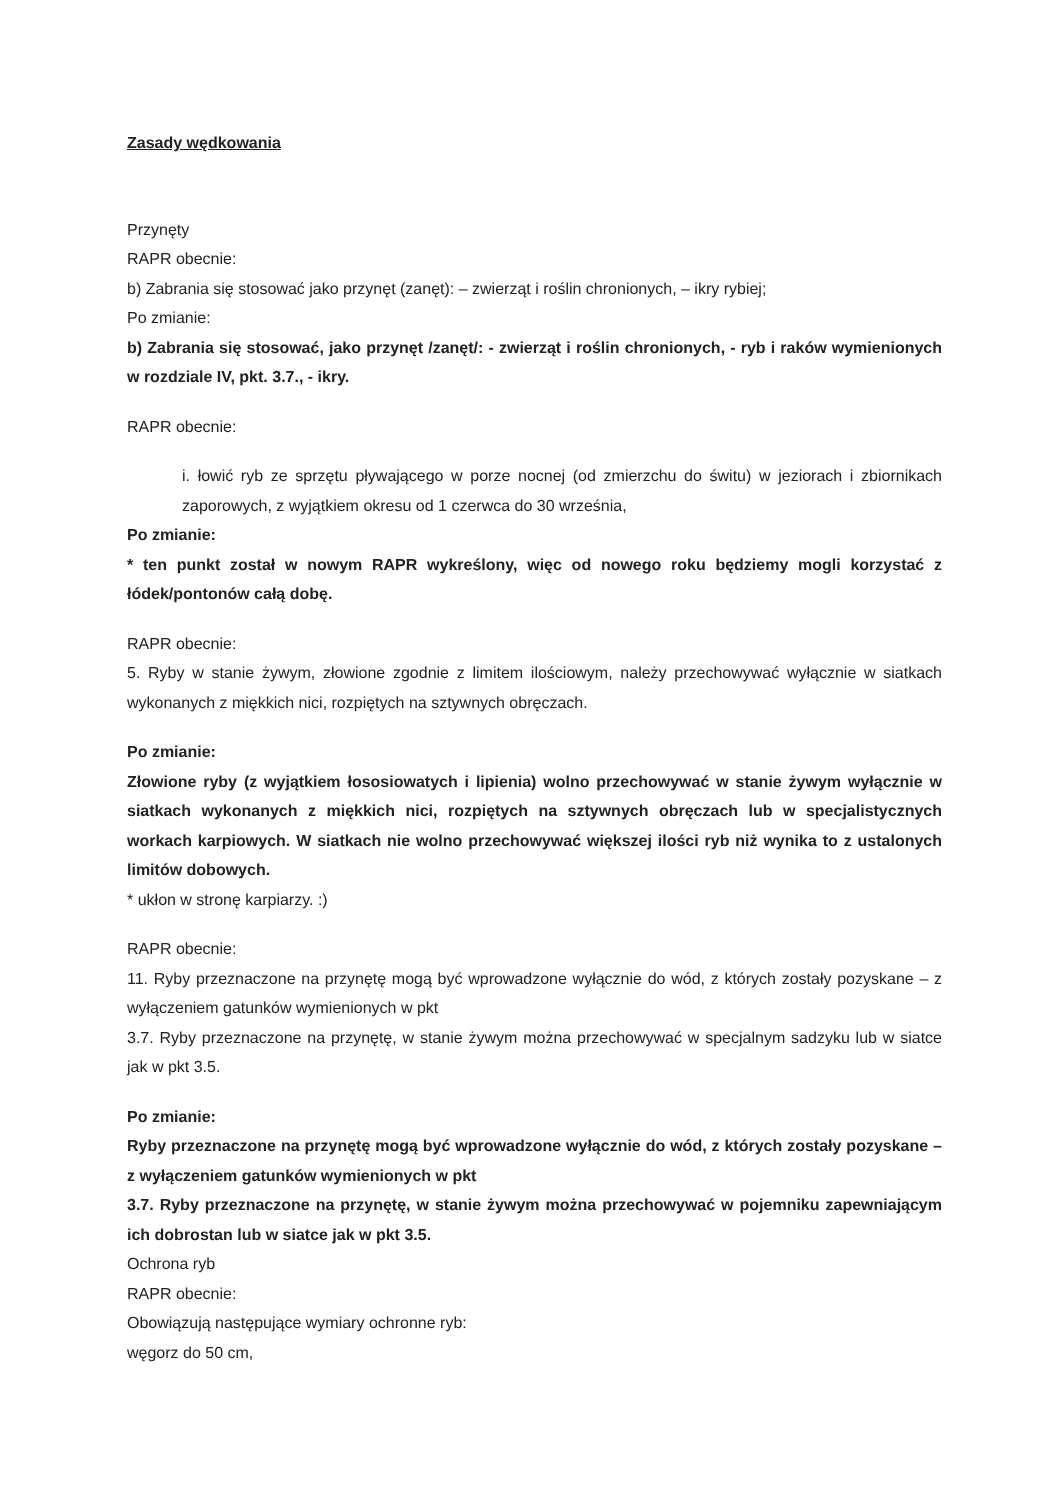Zasady wędkowania
Przynęty
RAPR obecnie:
b) Zabrania się stosować jako przynęt (zanęt): – zwierząt i roślin chronionych, – ikry rybiej;
Po zmianie:
b) Zabrania się stosować, jako przynęt /zanęt/: - zwierząt i roślin chronionych, - ryb i raków wymienionych w rozdziale IV, pkt. 3.7., - ikry.
RAPR obecnie:
i. łowić ryb ze sprzętu pływającego w porze nocnej (od zmierzchu do świtu) w jeziorach i zbiornikach zaporowych, z wyjątkiem okresu od 1 czerwca do 30 września,
Po zmianie:
* ten punkt został w nowym RAPR wykreślony, więc od nowego roku będziemy mogli korzystać z łódek/pontonów całą dobę.
RAPR obecnie:
5. Ryby w stanie żywym, złowione zgodnie z limitem ilościowym, należy przechowywać wyłącznie w siatkach wykonanych z miękkich nici, rozpiętych na sztywnych obręczach.
Po zmianie:
Złowione ryby (z wyjątkiem łososiowatych i lipienia) wolno przechowywać w stanie żywym wyłącznie w siatkach wykonanych z miękkich nici, rozpiętych na sztywnych obręczach lub w specjalistycznych workach karpiowych. W siatkach nie wolno przechowywać większej ilości ryb niż wynika to z ustalonych limitów dobowych.
* ukłon w stronę karpiarzy. :)
RAPR obecnie:
11. Ryby przeznaczone na przynętę mogą być wprowadzone wyłącznie do wód, z których zostały pozyskane – z wyłączeniem gatunków wymienionych w pkt
3.7. Ryby przeznaczone na przynętę, w stanie żywym można przechowywać w specjalnym sadzyku lub w siatce jak w pkt 3.5.
Po zmianie:
Ryby przeznaczone na przynętę mogą być wprowadzone wyłącznie do wód, z których zostały pozyskane – z wyłączeniem gatunków wymienionych w pkt
3.7. Ryby przeznaczone na przynętę, w stanie żywym można przechowywać w pojemniku zapewniającym ich dobrostan lub w siatce jak w pkt 3.5.
Ochrona ryb
RAPR obecnie:
Obowiązują następujące wymiary ochronne ryb:
węgorz do 50 cm,